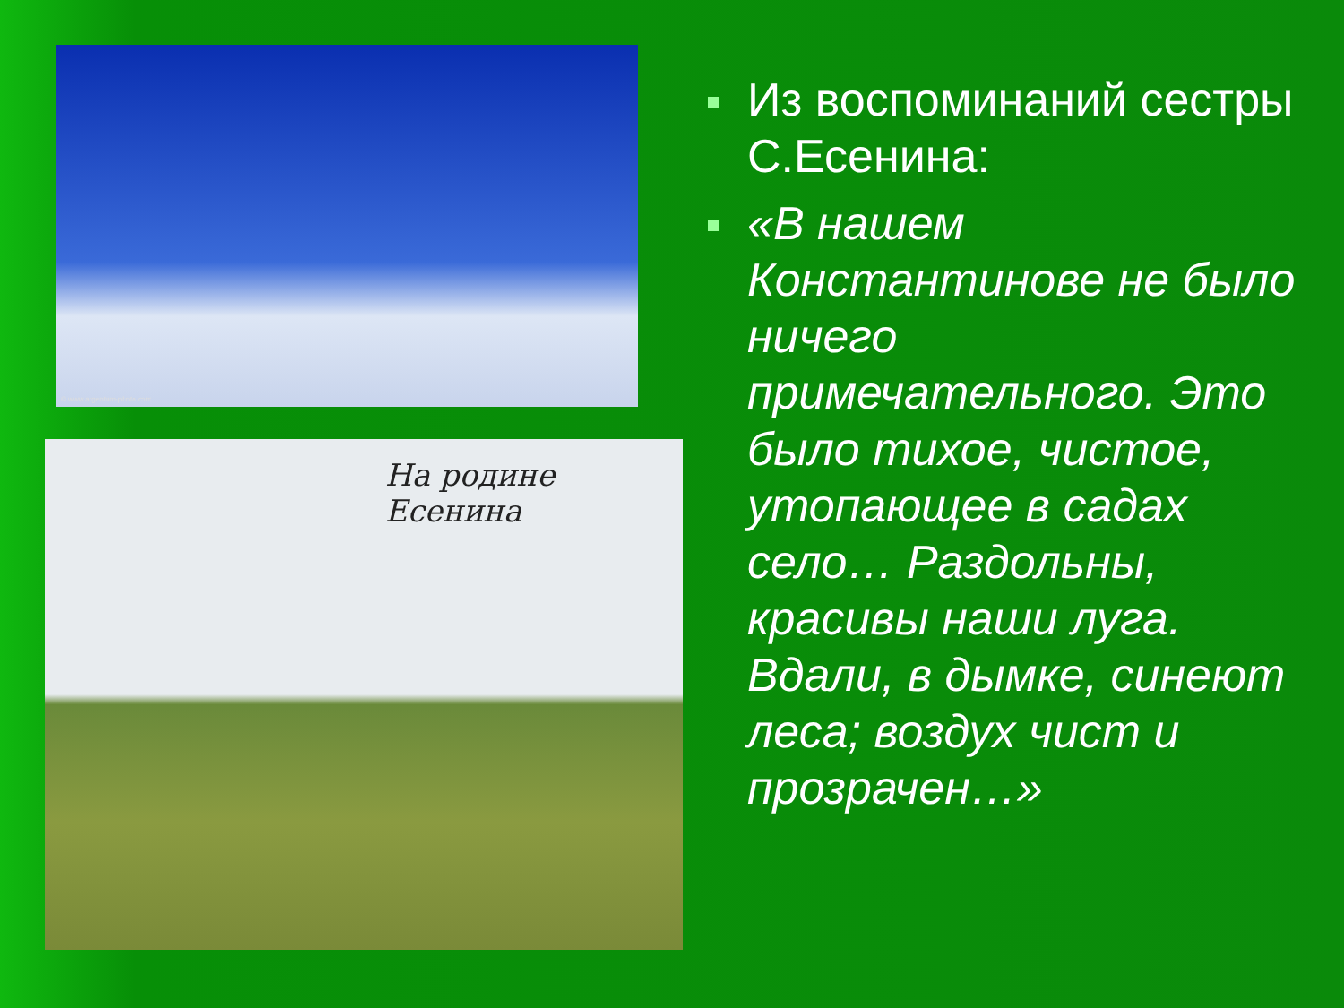© www.argentum-photo.com
На родине Есенина
Из воспоминаний сестры С.Есенина:
«В нашем Константинове не было ничего примечательного. Это было тихое, чистое, утопающее в садах село… Раздольны, красивы наши луга. Вдали, в дымке, синеют леса; воздух чист и прозрачен…»